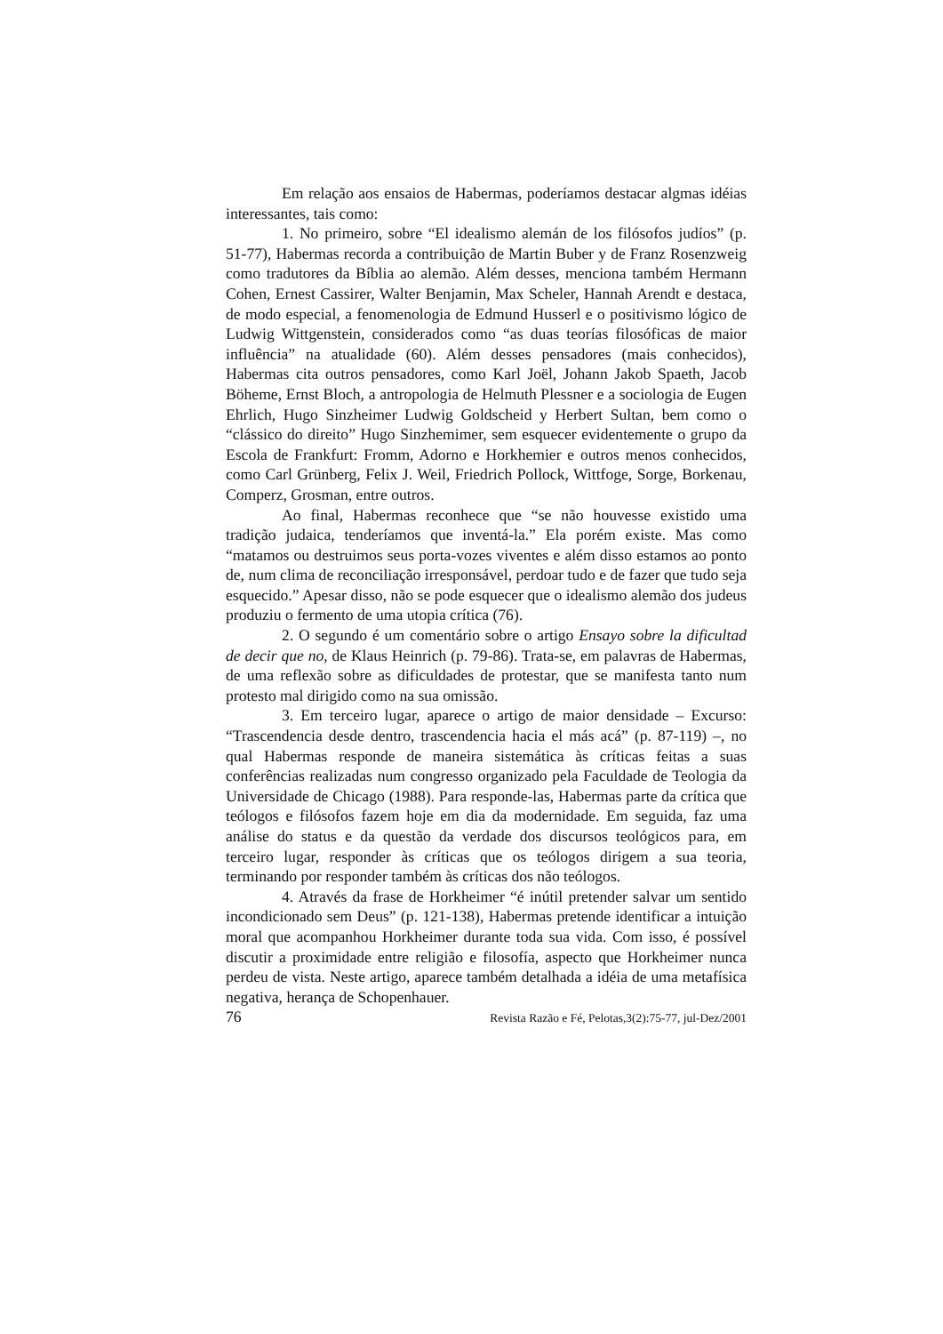Em relação aos ensaios de Habermas, poderíamos destacar algmas idéias interessantes, tais como:
1. No primeiro, sobre “El idealismo alemán de los filósofos judíos” (p. 51-77), Habermas recorda a contribuição de Martin Buber y de Franz Rosenzweig como tradutores da Bíblia ao alemão. Além desses, menciona também Hermann Cohen, Ernest Cassirer, Walter Benjamin, Max Scheler, Hannah Arendt e destaca, de modo especial, a fenomenologia de Edmund Husserl e o positivismo lógico de Ludwig Wittgenstein, considerados como “as duas teorías filosóficas de maior influência” na atualidade (60). Além desses pensadores (mais conhecidos), Habermas cita outros pensadores, como Karl Joël, Johann Jakob Spaeth, Jacob Böheme, Ernst Bloch, a antropologia de Helmuth Plessner e a sociologia de Eugen Ehrlich, Hugo Sinzheimer Ludwig Goldscheid y Herbert Sultan, bem como o “clássico do direito” Hugo Sinzhemimer, sem esquecer evidentemente o grupo da Escola de Frankfurt: Fromm, Adorno e Horkhemier e outros menos conhecidos, como Carl Grünberg, Felix J. Weil, Friedrich Pollock, Wittfoge, Sorge, Borkenau, Comperz, Grosman, entre outros.
Ao final, Habermas reconhece que “se não houvesse existido uma tradição judaica, tenderíamos que inventá-la.” Ela porém existe. Mas como “matamos ou destruimos seus porta-vozes viventes e além disso estamos ao ponto de, num clima de reconciliação irresponsável, perdoar tudo e de fazer que tudo seja esquecido.” Apesar disso, não se pode esquecer que o idealismo alemão dos judeus produziu o fermento de uma utopia crítica (76).
2. O segundo é um comentário sobre o artigo Ensayo sobre la dificultad de decir que no, de Klaus Heinrich (p. 79-86). Trata-se, em palavras de Habermas, de uma reflexão sobre as dificuldades de protestar, que se manifesta tanto num protesto mal dirigido como na sua omissão.
3. Em terceiro lugar, aparece o artigo de maior densidade – Excurso: “Trascendencia desde dentro, trascendencia hacia el más acá” (p. 87-119) –, no qual Habermas responde de maneira sistemática às críticas feitas a suas conferências realizadas num congresso organizado pela Faculdade de Teologia da Universidade de Chicago (1988). Para responde-las, Habermas parte da crítica que teólogos e filósofos fazem hoje em dia da modernidade. Em seguida, faz uma análise do status e da questão da verdade dos discursos teológicos para, em terceiro lugar, responder às críticas que os teólogos dirigem a sua teoria, terminando por responder também às críticas dos não teólogos.
4. Através da frase de Horkheimer “é inútil pretender salvar um sentido incondicionado sem Deus” (p. 121-138), Habermas pretende identificar a intuição moral que acompanhou Horkheimer durante toda sua vida. Com isso, é possível discutir a proximidade entre religião e filosofía, aspecto que Horkheimer nunca perdeu de vista. Neste artigo, aparece também detalhada a idéia de uma metafísica negativa, herança de Schopenhauer.
76 Revista Razão e Fé, Pelotas,3(2):75-77, jul-Dez/2001